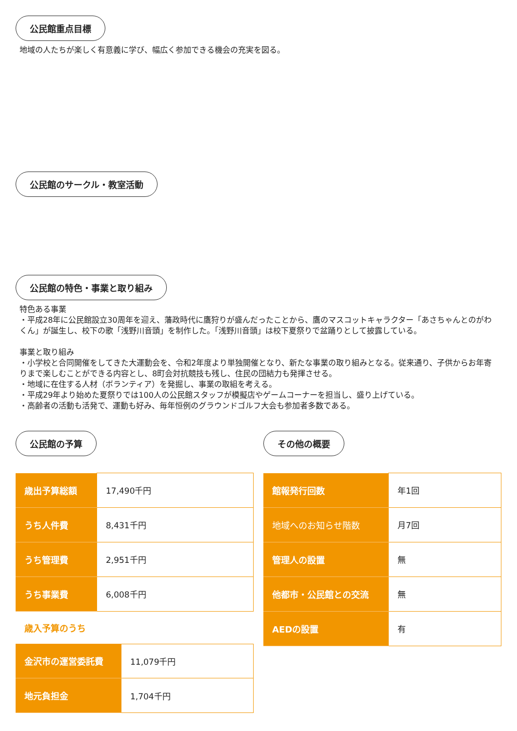公民館重点目標
地域の人たちが楽しく有意義に学び、幅広く参加できる機会の充実を図る。
公民館のサークル・教室活動 公民館の特色・事業と取り組み
特色ある事業
・平成28年に公民館設立30周年を迎え、藩政時代に鷹狩りが盛んだったことから、鷹のマスコットキャラクター「あさちゃんとのがわくん」が誕生し、校下の歌「浅野川音頭」を制作した。「浅野川音頭」は校下夏祭りで盆踊りとして披露している。
事業と取り組み
・小学校と合同開催をしてきた大運動会を、令和2年度より単独開催となり、新たな事業の取り組みとなる。従来通り、子供からお年寄りまで楽しむことができる内容とし、8町会対抗競技も残し、住民の団結力も発揮させる。
・地域に在住する人材（ボランティア）を発掘し、事業の取組を考える。
・平成29年より始めた夏祭りでは100人の公民館スタッフが模擬店やゲームコーナーを担当し、盛り上げている。
・高齢者の活動も活発で、運動も好み、毎年恒例のグラウンドゴルフ大会も参加者多数である。
公民館の予算
| 歳出予算総額 | 17,490千円 |
| うち人件費 | 8,431千円 |
| うち管理費 | 2,951千円 |
| うち事業費 | 6,008千円 |
歳入予算のうち
| 金沢市の運営委託費 | 11,079千円 |
| 地元負担金 | 1,704千円 |
その他の概要
| 館報発行回数 | 年1回 |
| 地域へのお知らせ階数 | 月7回 |
| 管理人の設置 | 無 |
| 他都市・公民館との交流 | 無 |
| AEDの設置 | 有 |